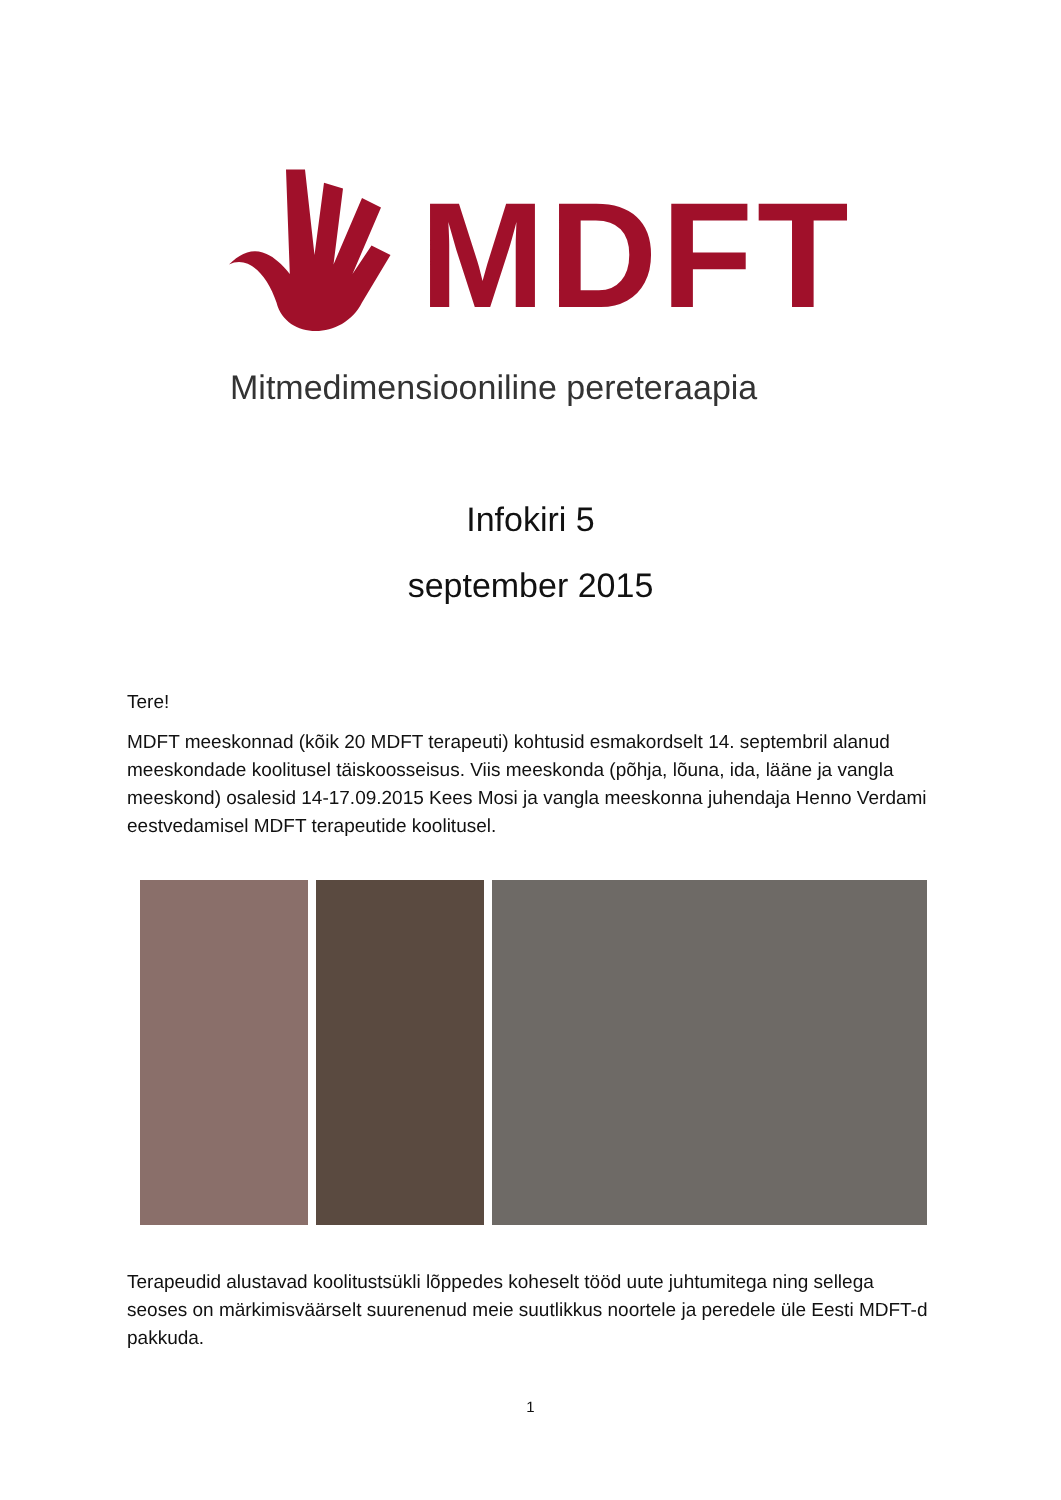MDFT
Mitmedimensiooniline pereteraapia
Infokiri 5
september 2015
Tere!
MDFT meeskonnad (kõik 20 MDFT terapeuti) kohtusid esmakordselt 14. septembril alanud meeskondade koolitusel täiskoosseisus. Viis meeskonda (põhja, lõuna, ida, lääne ja vangla meeskond) osalesid 14-17.09.2015 Kees Mosi ja vangla meeskonna juhendaja Henno Verdami eestvedamisel MDFT terapeutide koolitusel.
Terapeudid alustavad koolitustsükli lõppedes koheselt tööd uute juhtumitega ning sellega seoses on märkimisväärselt suurenenud meie suutlikkus noortele ja peredele üle Eesti MDFT-d pakkuda.
1